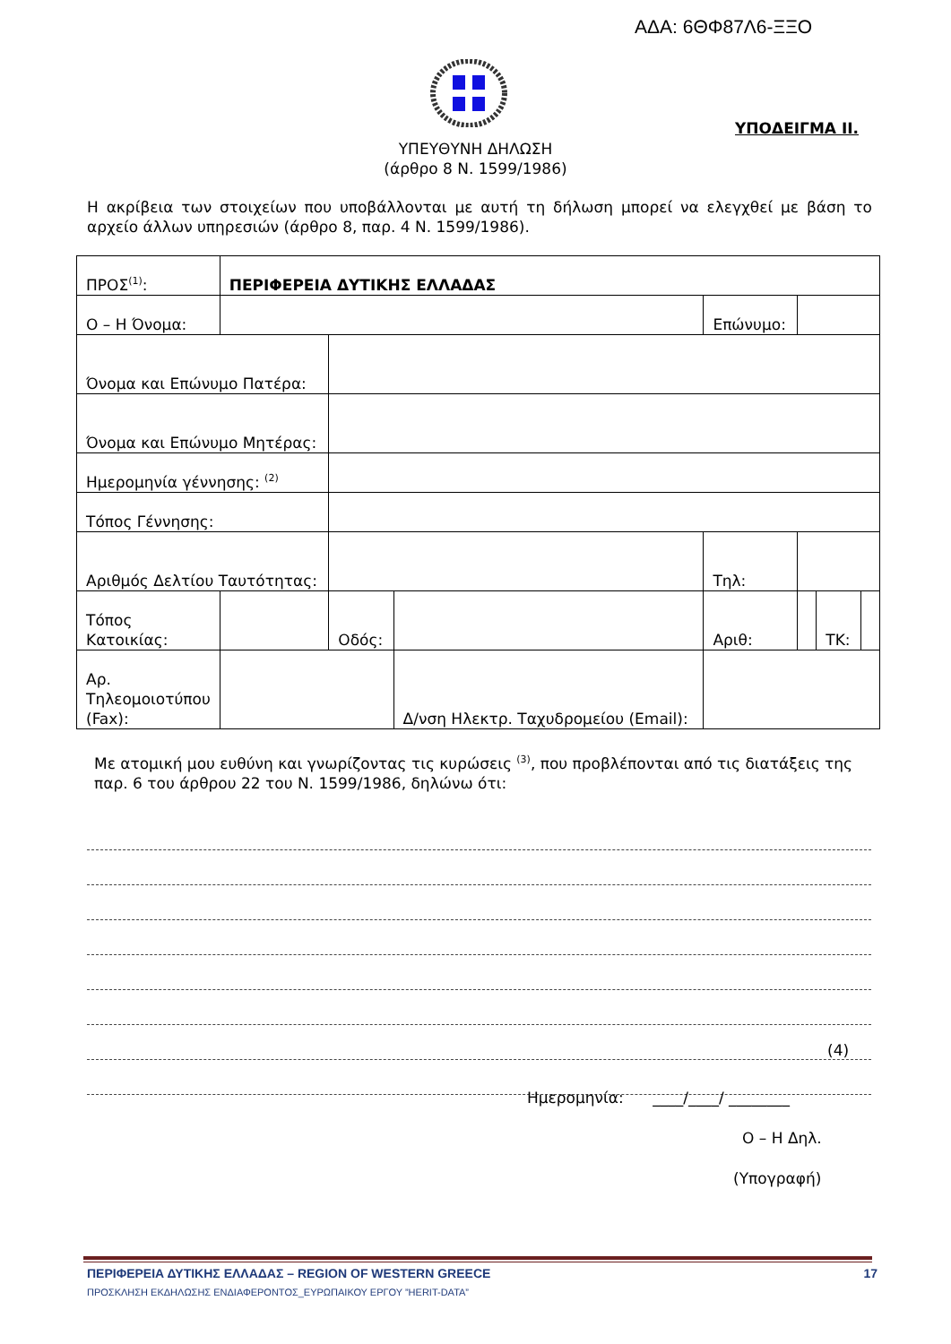ΑΔΑ: 6ΘΦ87Λ6-ΞΞΟ
ΥΠΟΔΕΙΓΜΑ ΙΙ.
ΥΠΕΥΘΥΝΗ ΔΗΛΩΣΗ
(άρθρο 8 Ν. 1599/1986)
Η ακρίβεια των στοιχείων που υποβάλλονται με αυτή τη δήλωση μπορεί να ελεγχθεί με βάση το αρχείο άλλων υπηρεσιών (άρθρο 8, παρ. 4 Ν. 1599/1986).
| ΠΡΟΣ<sup>(1)</sup>: | ΠΕΡΙΦΕΡΕΙΑ ΔΥΤΙΚΗΣ ΕΛΛΑΔΑΣ | | | | | | |
| Ο – Η Όνομα: | | | | Επώνυμο: | | | |
| Όνομα και Επώνυμο Πατέρα: | | | | | | | |
| Όνομα και Επώνυμο Μητέρας: | | | | | | | |
| Ημερομηνία γέννησης: <sup>(2)</sup> | | | | | | | |
| Τόπος Γέννησης: | | | | | | | |
| Αριθμός Δελτίου Ταυτότητας: | | | | Τηλ: | | | |
| Τόπος Κατοικίας: | | Οδός: | | Αριθ: | | ΤΚ: | |
| Αρ. Τηλεομοιοτύπου (Fax): | | | Δ/νση Ηλεκτρ. Ταχυδρομείου (Email): | | | | |
Με ατομική μου ευθύνη και γνωρίζοντας τις κυρώσεις <sup>(3)</sup>, που προβλέπονται από τις διατάξεις της παρ. 6 του άρθρου 22 του Ν. 1599/1986, δηλώνω ότι:
(4)
Ημερομηνία: ____/____/ ________
Ο – Η Δηλ.
(Υπογραφή)
ΠΕΡΙΦΕΡΕΙΑ ΔΥΤΙΚΗΣ ΕΛΛΑΔΑΣ – REGION OF WESTERN GREECE 17
ΠΡΟΣΚΛΗΣΗ ΕΚΔΗΛΩΣΗΣ ΕΝΔΙΑΦΕΡΟΝΤΟΣ_ΕΥΡΩΠΑΙΚΟΥ ΕΡΓΟΥ ”HERIT-DATA”